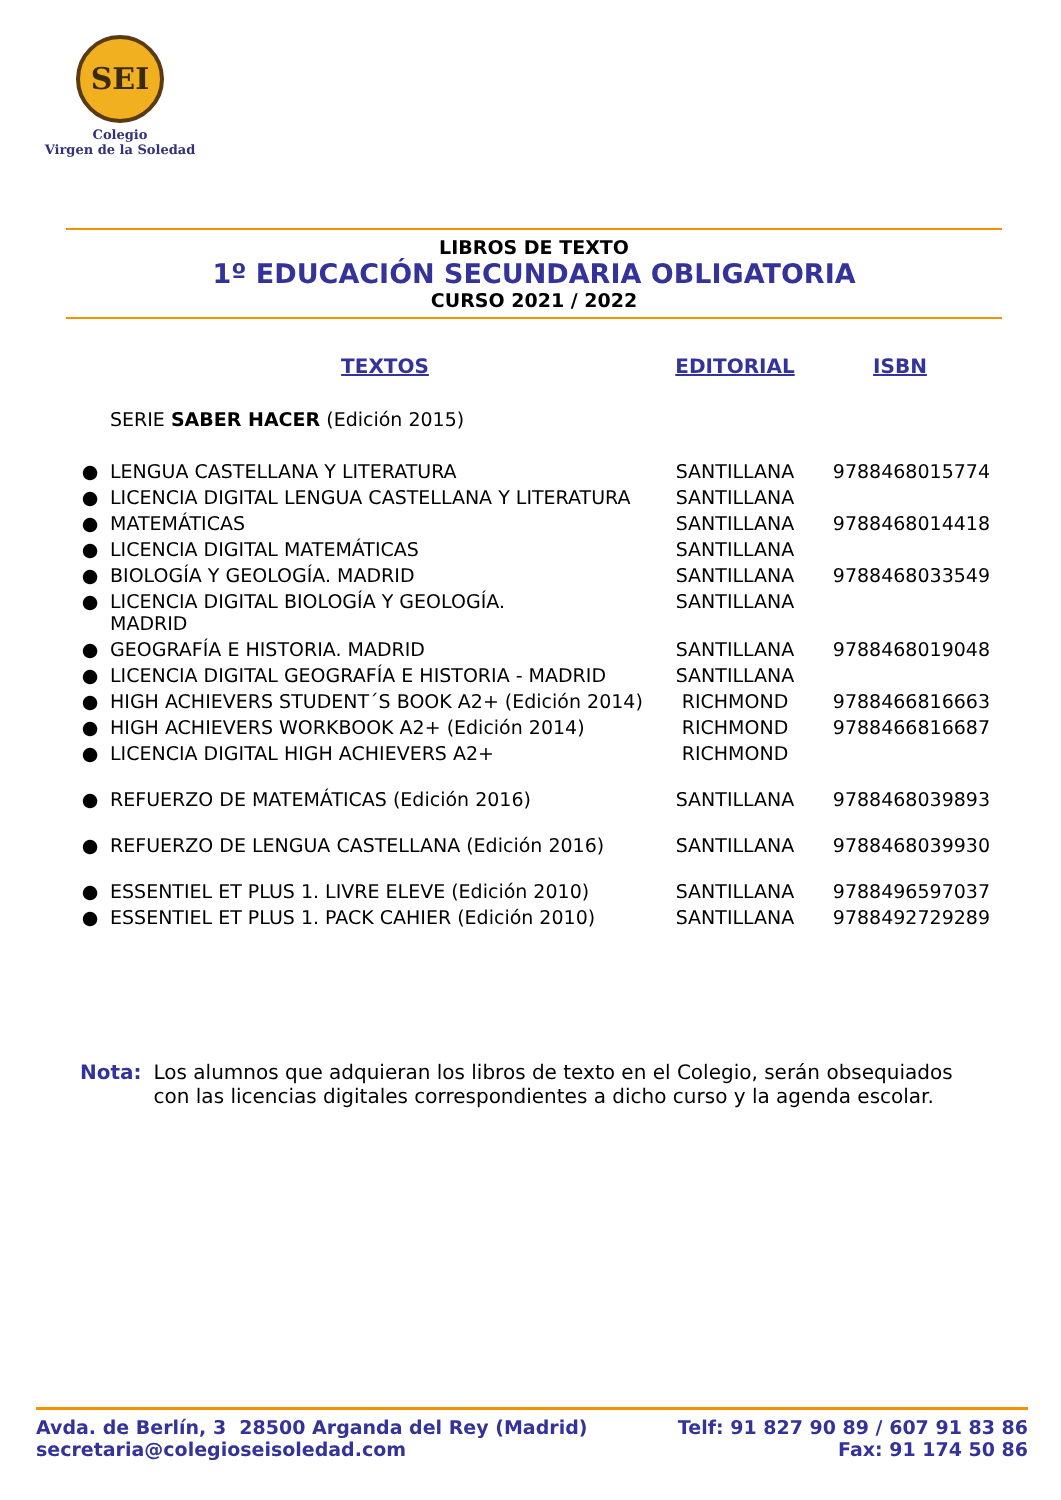SEI
Colegio
Virgen de la Soledad
LIBROS DE TEXTO
1º EDUCACIÓN SECUNDARIA OBLIGATORIA
CURSO 2021 / 2022
| | TEXTOS | EDITORIAL | ISBN |
| --- | --- | --- | --- |
| | SERIE SABER HACER (Edición 2015) | | |
| ● | LENGUA CASTELLANA Y LITERATURA | SANTILLANA | 9788468015774 |
| ● | LICENCIA DIGITAL LENGUA CASTELLANA Y LITERATURA | SANTILLANA | |
| ● | MATEMÁTICAS | SANTILLANA | 9788468014418 |
| ● | LICENCIA DIGITAL MATEMÁTICAS | SANTILLANA | |
| ● | BIOLOGÍA Y GEOLOGÍA. MADRID | SANTILLANA | 9788468033549 |
| ● | LICENCIA DIGITAL BIOLOGÍA Y GEOLOGÍA. MADRID | SANTILLANA | |
| ● | GEOGRAFÍA E HISTORIA. MADRID | SANTILLANA | 9788468019048 |
| ● | LICENCIA DIGITAL GEOGRAFÍA E HISTORIA - MADRID | SANTILLANA | |
| ● | HIGH ACHIEVERS STUDENT´S BOOK A2+ (Edición 2014) | RICHMOND | 9788466816663 |
| ● | HIGH ACHIEVERS WORKBOOK A2+ (Edición 2014) | RICHMOND | 9788466816687 |
| ● | LICENCIA DIGITAL HIGH ACHIEVERS A2+ | RICHMOND | |
| ● | REFUERZO DE MATEMÁTICAS (Edición 2016) | SANTILLANA | 9788468039893 |
| ● | REFUERZO DE LENGUA CASTELLANA (Edición 2016) | SANTILLANA | 9788468039930 |
| ● | ESSENTIEL ET PLUS 1. LIVRE ELEVE (Edición 2010) | SANTILLANA | 9788496597037 |
| ● | ESSENTIEL ET PLUS 1. PACK CAHIER (Edición 2010) | SANTILLANA | 9788492729289 |
Nota: Los alumnos que adquieran los libros de texto en el Colegio, serán obsequiados con las licencias digitales correspondientes a dicho curso y la agenda escolar.
Avda. de Berlín, 3 28500 Arganda del Rey (Madrid)
secretaria@colegioseisoledad.com
Telf: 91 827 90 89 / 607 91 83 86
Fax: 91 174 50 86